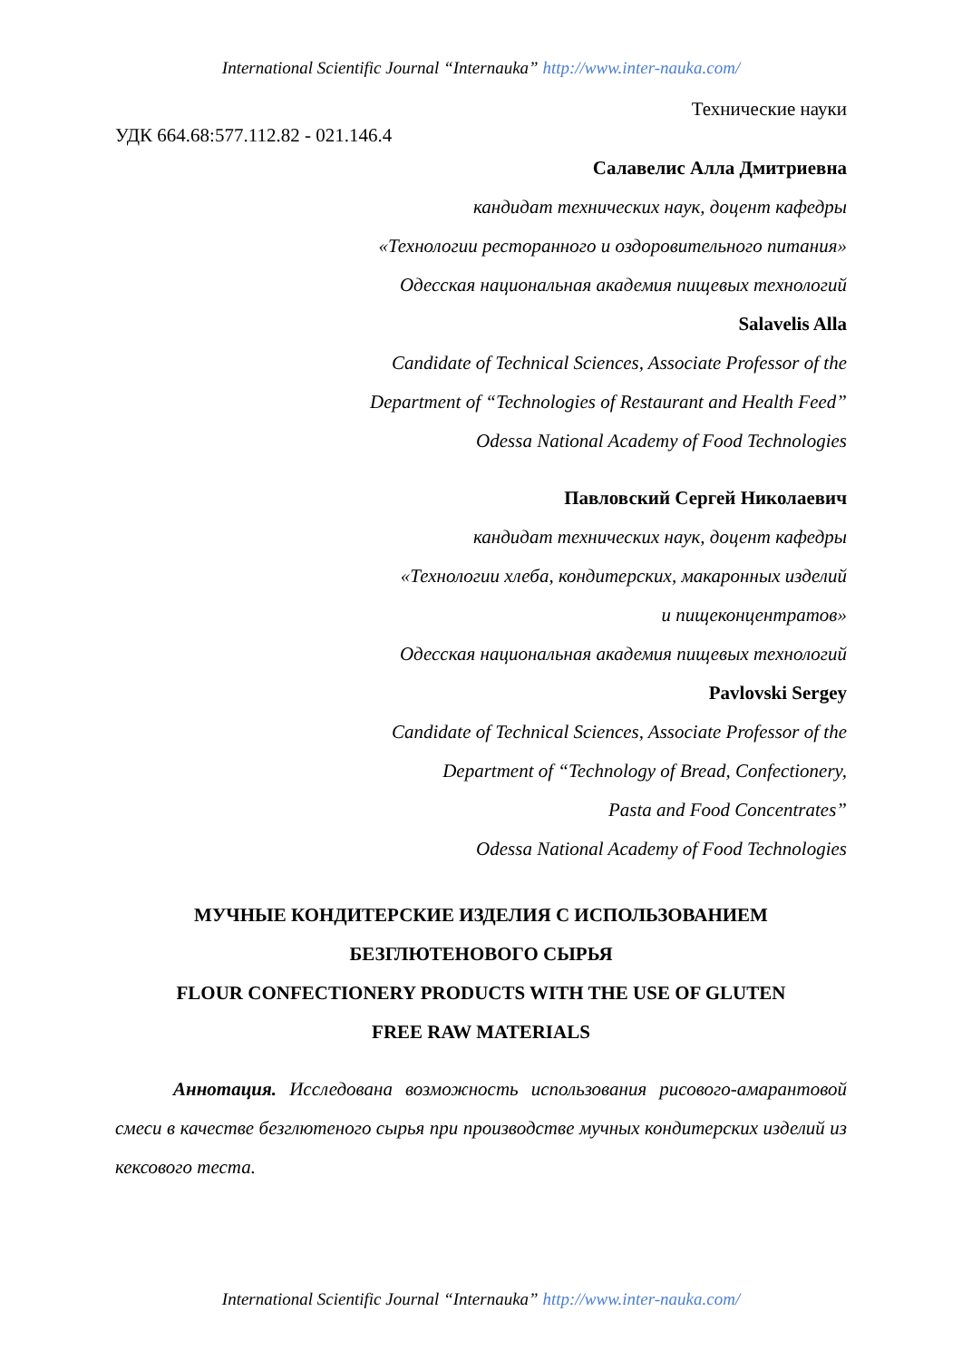International Scientific Journal “Internauka” http://www.inter-nauka.com/
Технические науки
УДК 664.68:577.112.82 - 021.146.4
Салавелис Алла Дмитриевна
кандидат технических наук, доцент кафедры
«Технологии ресторанного и оздоровительного питания»
Одесская национальная академия пищевых технологий
Salavelis Alla
Candidate of Technical Sciences, Associate Professor of the
Department of “Technologies of Restaurant and Health Feed”
Odessa National Academy of Food Technologies
Павловский Сергей Николаевич
кандидат технических наук, доцент кафедры
«Технологии хлеба, кондитерских, макаронных изделий
и пищеконцентратов»
Одесская национальная академия пищевых технологий
Pavlovski Sergey
Candidate of Technical Sciences, Associate Professor of the
Department of “Technology of Bread, Confectionery,
Pasta and Food Concentrates”
Odessa National Academy of Food Technologies
МУЧНЫЕ КОНДИТЕРСКИЕ ИЗДЕЛИЯ С ИСПОЛЬЗОВАНИЕМ
БЕЗГЛЮТЕНОВОГО СЫРЬЯ
FLOUR CONFECTIONERY PRODUCTS WITH THE USE OF GLUTEN
FREE RAW MATERIALS
Аннотация. Исследована возможность использования рисового-амарантовой смеси в качестве безглютеного сырья при производстве мучных кондитерских изделий из кексового теста.
International Scientific Journal “Internauka” http://www.inter-nauka.com/